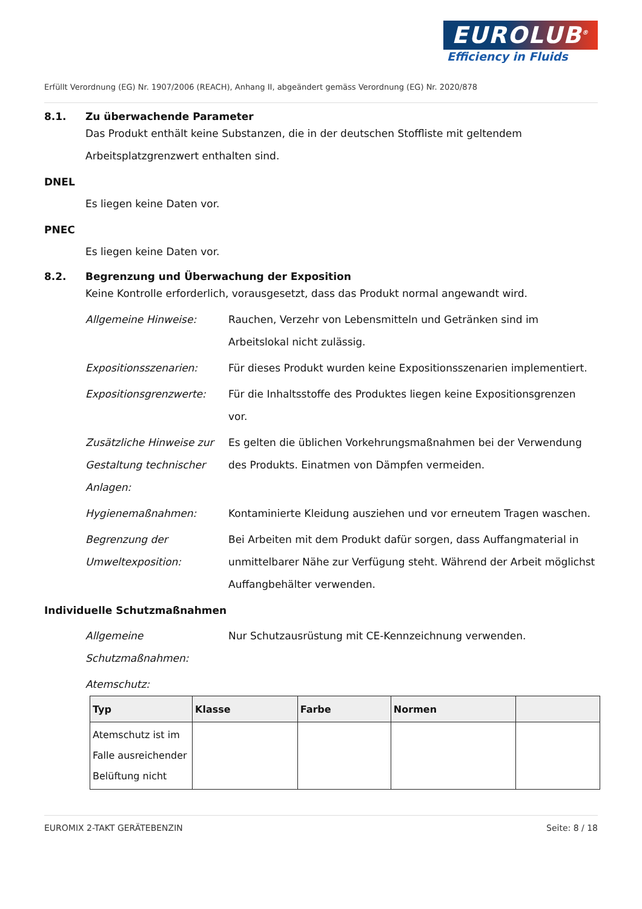EUROLUB<sup>®</sup>
Efficiency in Fluids
Erfüllt Verordnung (EG) Nr. 1907/2006 (REACH), Anhang II, abgeändert gemäss Verordnung (EG) Nr. 2020/878
8.1. Zu überwachende Parameter
Das Produkt enthält keine Substanzen, die in der deutschen Stoffliste mit geltendem Arbeitsplatzgrenzwert enthalten sind.
DNEL
Es liegen keine Daten vor.
PNEC
Es liegen keine Daten vor.
8.2. Begrenzung und Überwachung der Exposition
Keine Kontrolle erforderlich, vorausgesetzt, dass das Produkt normal angewandt wird.
Allgemeine Hinweise: Rauchen, Verzehr von Lebensmitteln und Getränken sind im Arbeitslokal nicht zulässig.
Expositionsszenarien: Für dieses Produkt wurden keine Expositionsszenarien implementiert.
Expositionsgrenzwerte: Für die Inhaltsstoffe des Produktes liegen keine Expositionsgrenzen vor.
Zusätzliche Hinweise zur Gestaltung technischer Anlagen:
Es gelten die üblichen Vorkehrungsmaßnahmen bei der Verwendung des Produkts. Einatmen von Dämpfen vermeiden.
Hygienemaßnahmen: Kontaminierte Kleidung ausziehen und vor erneutem Tragen waschen.
Begrenzung der Umweltexposition:
Bei Arbeiten mit dem Produkt dafür sorgen, dass Auffangmaterial in unmittelbarer Nähe zur Verfügung steht. Während der Arbeit möglichst Auffangbehälter verwenden.
Individuelle Schutzmaßnahmen
Allgemeine Schutzmaßnahmen:
Nur Schutzausrüstung mit CE-Kennzeichnung verwenden.
Atemschutz:
| Typ | Klasse | Farbe | Normen | |
| --- | --- | --- | --- | --- |
| Atemschutz ist im Falle ausreichender Belüftung nicht | | | | |
EUROMIX 2-TAKT GERÄTEBENZIN Seite: 8 / 18